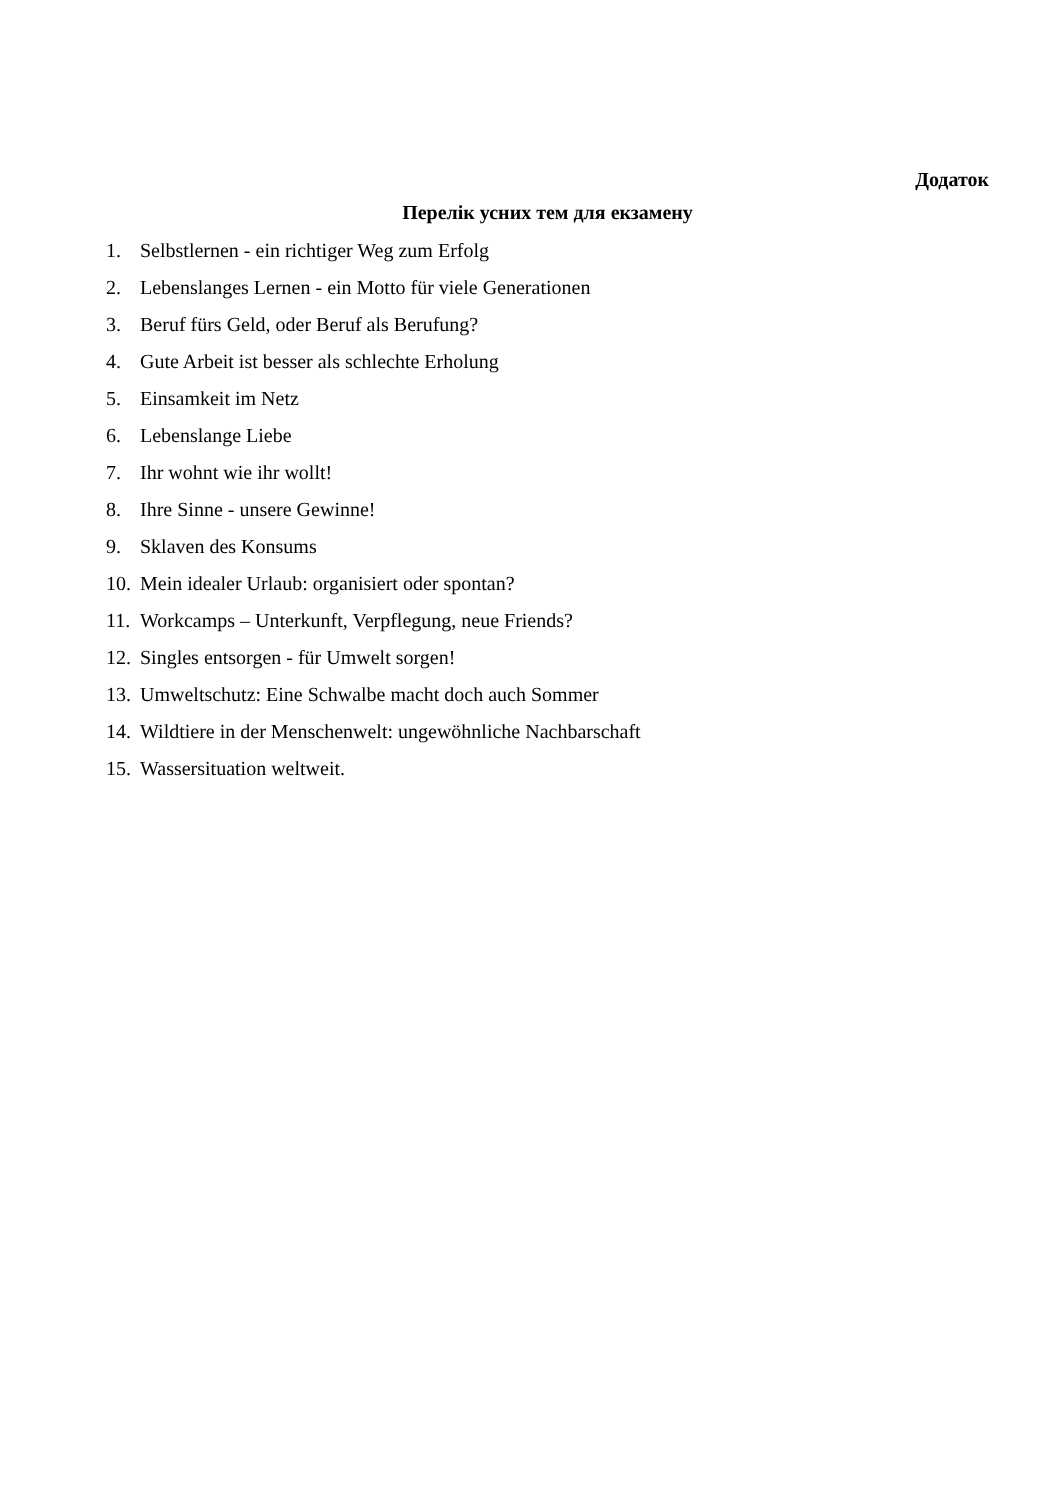Додаток
Перелік усних тем для екзамену
1. Selbstlernen - ein richtiger Weg zum Erfolg
2. Lebenslanges Lernen - ein Motto für viele Generationen
3. Beruf fürs Geld, oder Beruf als Berufung?
4. Gute Arbeit ist besser als schlechte Erholung
5. Einsamkeit im Netz
6. Lebenslange Liebe
7. Ihr wohnt wie ihr wollt!
8. Ihre Sinne - unsere Gewinne!
9. Sklaven des Konsums
10. Mein idealer Urlaub: organisiert oder spontan?
11. Workcamps – Unterkunft, Verpflegung, neue Friends?
12. Singles entsorgen - für Umwelt sorgen!
13. Umweltschutz: Eine Schwalbe macht doch auch Sommer
14. Wildtiere in der Menschenwelt: ungewöhnliche Nachbarschaft
15. Wassersituation weltweit.